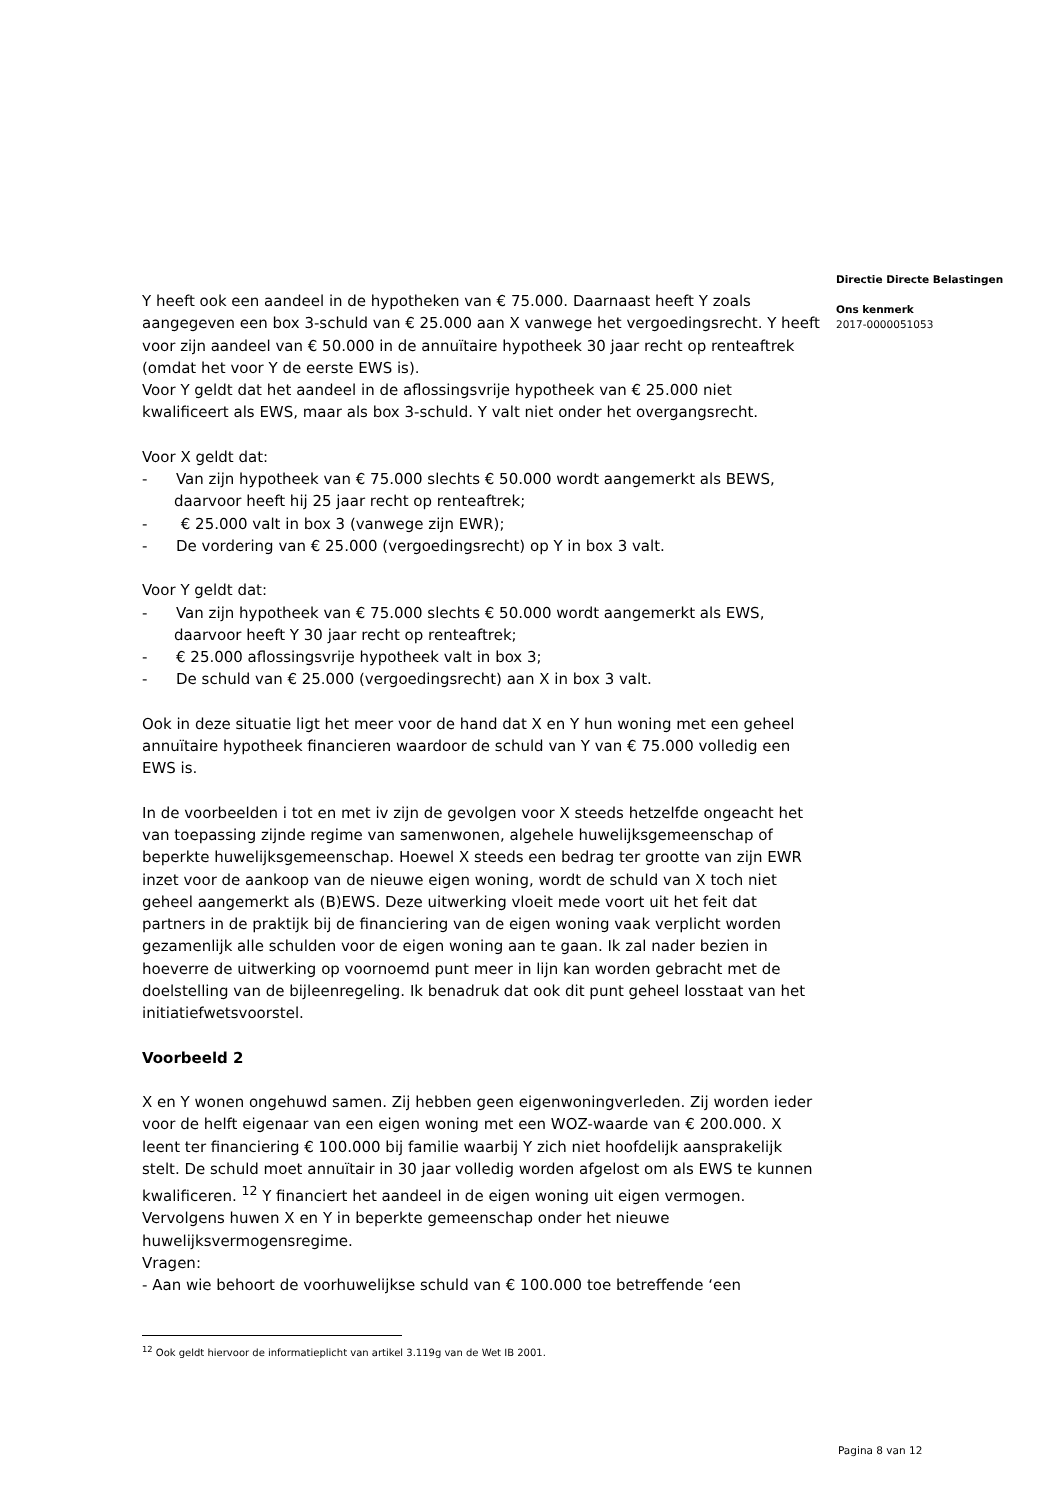Directie Directe Belastingen
Ons kenmerk
2017-0000051053
Y heeft ook een aandeel in de hypotheken van € 75.000. Daarnaast heeft Y zoals aangegeven een box 3-schuld van € 25.000 aan X vanwege het vergoedingsrecht. Y heeft voor zijn aandeel van € 50.000 in de annuïtaire hypotheek 30 jaar recht op renteaftrek (omdat het voor Y de eerste EWS is).
Voor Y geldt dat het aandeel in de aflossingsvrije hypotheek van € 25.000 niet kwalificeert als EWS, maar als box 3-schuld. Y valt niet onder het overgangsrecht.
Voor X geldt dat:
- Van zijn hypotheek van € 75.000 slechts € 50.000 wordt aangemerkt als BEWS, daarvoor heeft hij 25 jaar recht op renteaftrek;
- € 25.000 valt in box 3 (vanwege zijn EWR);
- De vordering van € 25.000 (vergoedingsrecht) op Y in box 3 valt.
Voor Y geldt dat:
- Van zijn hypotheek van € 75.000 slechts € 50.000 wordt aangemerkt als EWS, daarvoor heeft Y 30 jaar recht op renteaftrek;
- € 25.000 aflossingsvrije hypotheek valt in box 3;
- De schuld van € 25.000 (vergoedingsrecht) aan X in box 3 valt.
Ook in deze situatie ligt het meer voor de hand dat X en Y hun woning met een geheel annuïtaire hypotheek financieren waardoor de schuld van Y van € 75.000 volledig een EWS is.
In de voorbeelden i tot en met iv zijn de gevolgen voor X steeds hetzelfde ongeacht het van toepassing zijnde regime van samenwonen, algehele huwelijksgemeenschap of beperkte huwelijksgemeenschap. Hoewel X steeds een bedrag ter grootte van zijn EWR inzet voor de aankoop van de nieuwe eigen woning, wordt de schuld van X toch niet geheel aangemerkt als (B)EWS. Deze uitwerking vloeit mede voort uit het feit dat partners in de praktijk bij de financiering van de eigen woning vaak verplicht worden gezamenlijk alle schulden voor de eigen woning aan te gaan. Ik zal nader bezien in hoeverre de uitwerking op voornoemd punt meer in lijn kan worden gebracht met de doelstelling van de bijleenregeling. Ik benadruk dat ook dit punt geheel losstaat van het initiatiefwetsvoorstel.
Voorbeeld 2
X en Y wonen ongehuwd samen. Zij hebben geen eigenwoningverleden. Zij worden ieder voor de helft eigenaar van een eigen woning met een WOZ-waarde van € 200.000. X leent ter financiering € 100.000 bij familie waarbij Y zich niet hoofdelijk aansprakelijk stelt. De schuld moet annuïtair in 30 jaar volledig worden afgelost om als EWS te kunnen kwalificeren. <sup>12</sup> Y financiert het aandeel in de eigen woning uit eigen vermogen. Vervolgens huwen X en Y in beperkte gemeenschap onder het nieuwe huwelijksvermogensregime.
Vragen:
- Aan wie behoort de voorhuwelijkse schuld van € 100.000 toe betreffende ‘een
<sup>12</sup> Ook geldt hiervoor de informatieplicht van artikel 3.119g van de Wet IB 2001.
Pagina 8 van 12